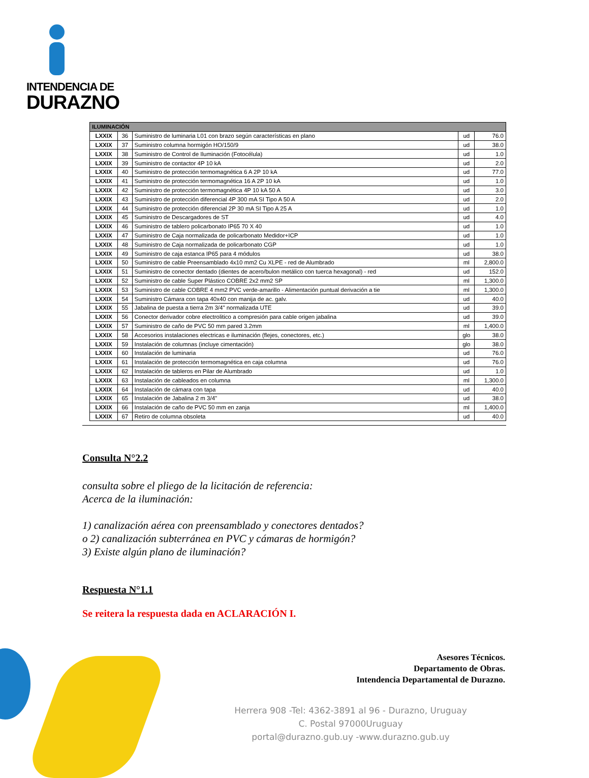INTENDENCIA DE
DURAZNO
| ILUMINACIÓN | | | | |
| --- | --- | --- | --- | --- |
| LXXIX | 36 | Suministro de luminaria L01 con brazo según características en plano | ud | 76.0 |
| LXXIX | 37 | Suministro columna hormigón HO/150/9 | ud | 38.0 |
| LXXIX | 38 | Suministro de Control de Iluminación (Fotocélula) | ud | 1.0 |
| LXXIX | 39 | Suministro de contactor 4P 10 kA | ud | 2.0 |
| LXXIX | 40 | Suministro de protección termomagnética 6 A 2P 10 kA | ud | 77.0 |
| LXXIX | 41 | Suministro de protección termomagnética 16 A 2P 10 kA | ud | 1.0 |
| LXXIX | 42 | Suministro de protección termomagnética 4P 10 kA 50 A | ud | 3.0 |
| LXXIX | 43 | Suministro de protección diferencial 4P 300 mA SI Tipo A 50 A | ud | 2.0 |
| LXXIX | 44 | Suministro de protección diferencial 2P 30 mA SI Tipo A 25 A | ud | 1.0 |
| LXXIX | 45 | Suministro de Descargadores de ST | ud | 4.0 |
| LXXIX | 46 | Suministro de tablero policarbonato IP65 70 X 40 | ud | 1.0 |
| LXXIX | 47 | Suministro de Caja normalizada de policarbonato Medidor+ICP | ud | 1.0 |
| LXXIX | 48 | Suministro de Caja normalizada de policarbonato CGP | ud | 1.0 |
| LXXIX | 49 | Suministro de caja estanca IP65 para 4 módulos | ud | 38.0 |
| LXXIX | 50 | Suministro de cable Preensamblado 4x10 mm2 Cu XLPE - red de Alumbrado | ml | 2,800.0 |
| LXXIX | 51 | Suministro de conector dentado (dientes de acero/bulon metálico con tuerca hexagonal) - red | ud | 152.0 |
| LXXIX | 52 | Suministro de cable Super Plástico COBRE 2x2 mm2 SP | ml | 1,300.0 |
| LXXIX | 53 | Suministro de cable COBRE 4 mm2 PVC verde-amarillo - Alimentación puntual derivación a tie | ml | 1,300.0 |
| LXXIX | 54 | Suministro Cámara con tapa 40x40 con manija de ac. galv. | ud | 40.0 |
| LXXIX | 55 | Jabalina de puesta a tierra 2m 3/4" normalizada UTE | ud | 39.0 |
| LXXIX | 56 | Conector derivador cobre electrolitico a compresión para cable origen jabalina | ud | 39.0 |
| LXXIX | 57 | Suministro de caño de PVC 50 mm pared 3.2mm | ml | 1,400.0 |
| LXXIX | 58 | Accesorios instalaciones electricas e iluminación (flejes, conectores, etc.) | glo | 38.0 |
| LXXIX | 59 | Instalación de columnas (incluye cimentación) | glo | 38.0 |
| LXXIX | 60 | Instalación de luminaria | ud | 76.0 |
| LXXIX | 61 | Instalación de protección termomagnética en caja columna | ud | 76.0 |
| LXXIX | 62 | Instalación de tableros en Pilar de Alumbrado | ud | 1.0 |
| LXXIX | 63 | Instalación de cableados en columna | ml | 1,300.0 |
| LXXIX | 64 | Instalación de cámara con tapa | ud | 40.0 |
| LXXIX | 65 | Instalación de Jabalina 2 m 3/4" | ud | 38.0 |
| LXXIX | 66 | Instalación de caño de PVC 50 mm en zanja | ml | 1,400.0 |
| LXXIX | 67 | Retiro de columna obsoleta | ud | 40.0 |
Consulta N°2.2
consulta sobre el pliego de la licitación de referencia:
Acerca de la iluminación:
1) canalización aérea con preensamblado y conectores dentados?
o 2) canalización subterránea en PVC y cámaras de hormigón?
3) Existe algún plano de iluminación?
Respuesta N°1.1
Se reitera la respuesta dada en ACLARACIÓN I.
Asesores Técnicos.
Departamento de Obras.
Intendencia Departamental de Durazno.
Herrera 908 -Tel: 4362-3891 al 96 - Durazno, Uruguay
C. Postal 97000Uruguay
portal@durazno.gub.uy -www.durazno.gub.uy